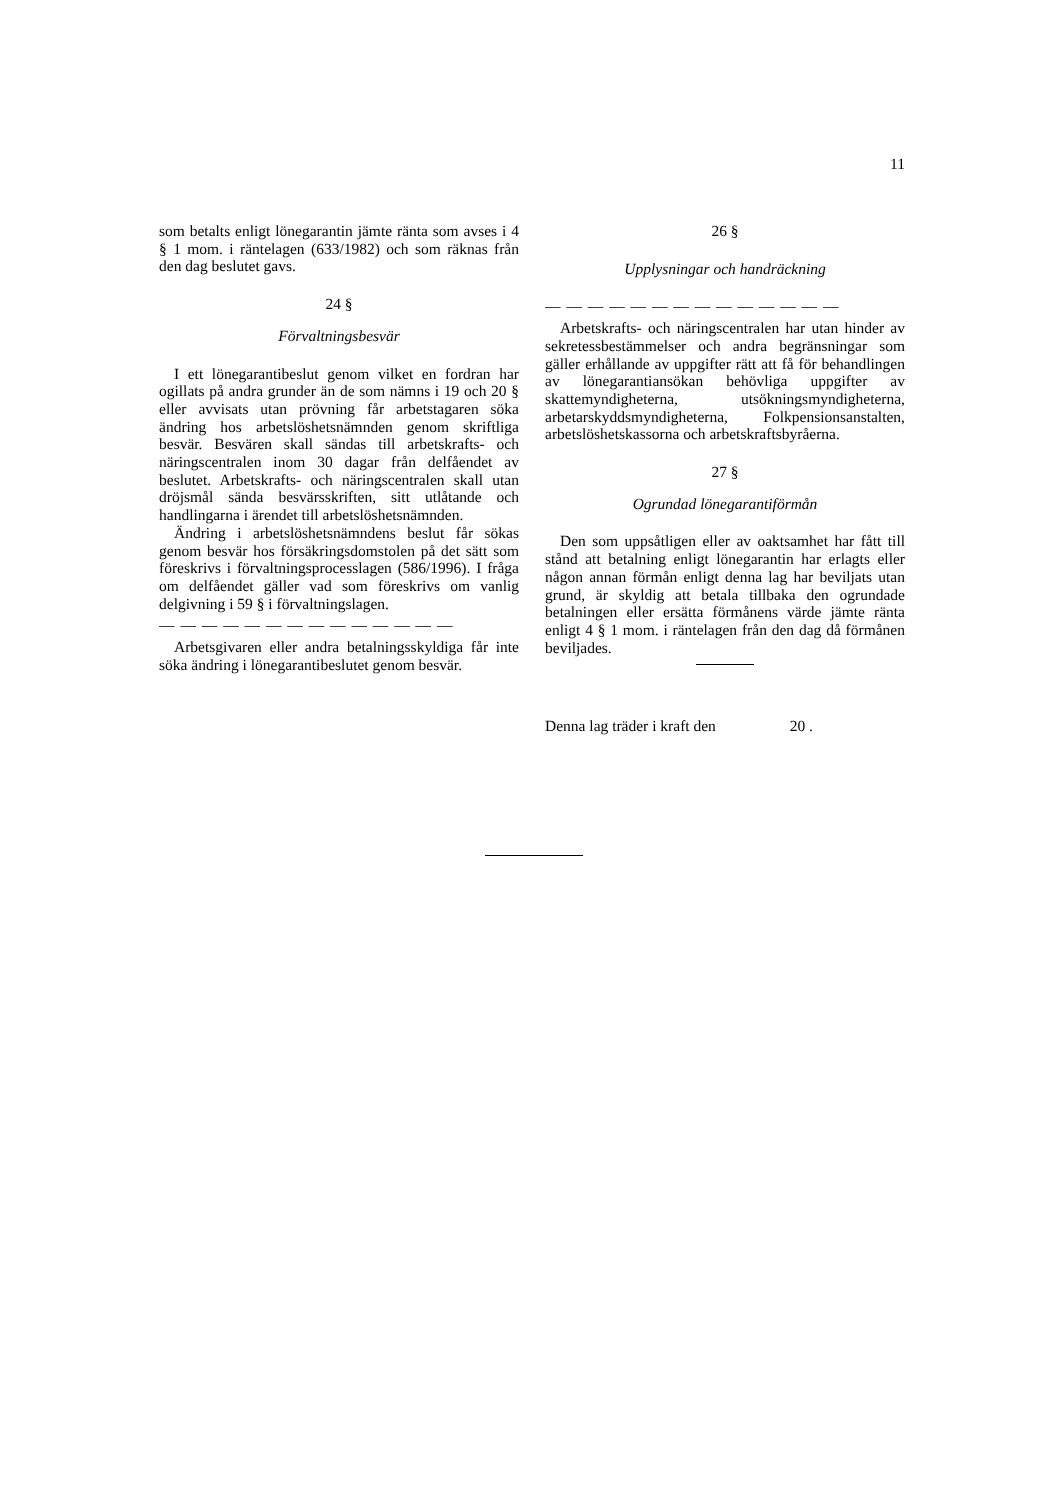11
som betalts enligt lönegarantin jämte ränta som avses i 4 § 1 mom. i räntelagen (633/1982) och som räknas från den dag beslutet gavs.
24 §
Förvaltningsbesvär
I ett lönegarantibeslut genom vilket en fordran har ogillats på andra grunder än de som nämns i 19 och 20 § eller avvisats utan prövning får arbetstagaren söka ändring hos arbetslöshetsnämnden genom skriftliga besvär. Besvären skall sändas till arbetskrafts- och näringscentralen inom 30 dagar från delfåendet av beslutet. Arbetskrafts- och näringscentralen skall utan dröjsmål sända besvärsskriften, sitt utlåtande och handlingarna i ärendet till arbetslöshetsnämnden.
Ändring i arbetslöshetsnämndens beslut får sökas genom besvär hos försäkringsdomstolen på det sätt som föreskrivs i förvaltningsprocesslagen (586/1996). I fråga om delfåendet gäller vad som föreskrivs om vanlig delgivning i 59 § i förvaltningslagen.
— — — — — — — — — — — — — —
Arbetsgivaren eller andra betalningsskyldiga får inte söka ändring i lönegarantibeslutet genom besvär.
26 §
Upplysningar och handräckning
— — — — — — — — — — — — — —
Arbetskrafts- och näringscentralen har utan hinder av sekretessbestämmelser och andra begränsningar som gäller erhållande av uppgifter rätt att få för behandlingen av lönegarantiansökan behövliga uppgifter av skattemyndigheterna, utsökningsmyndigheterna, arbetarskyddsmyndigheterna, Folkpensionsanstalten, arbetslöshetskassorna och arbetskraftsbyråerna.
27 §
Ogrundad lönegarantiförmån
Den som uppsåtligen eller av oaktsamhet har fått till stånd att betalning enligt lönegarantin har erlagts eller någon annan förmån enligt denna lag har beviljats utan grund, är skyldig att betala tillbaka den ogrundade betalningen eller ersätta förmånens värde jämte ränta enligt 4 § 1 mom. i räntelagen från den dag då förmånen beviljades.
Denna lag träder i kraft den 20 .